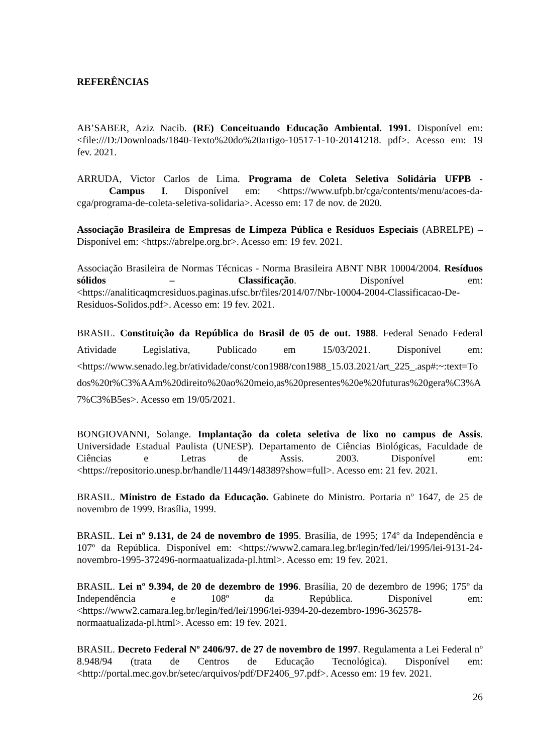REFERÊNCIAS
AB’SABER, Aziz Nacib. (RE) Conceituando Educação Ambiental. 1991. Disponível em: <file:///D:/Downloads/1840-Texto%20do%20artigo-10517-1-10-20141218. pdf>. Acesso em: 19 fev. 2021.
ARRUDA, Victor Carlos de Lima. Programa de Coleta Seletiva Solidária UFPB - Campus I. Disponível em: <https://www.ufpb.br/cga/contents/menu/acoes-da-cga/programa-de-coleta-seletiva-solidaria>. Acesso em: 17 de nov. de 2020.
Associação Brasileira de Empresas de Limpeza Pública e Resíduos Especiais (ABRELPE) – Disponível em: <https://abrelpe.org.br>. Acesso em: 19 fev. 2021.
Associação Brasileira de Normas Técnicas - Norma Brasileira ABNT NBR 10004/2004. Resíduos sólidos – Classificação. Disponível em: <https://analiticaqmcresiduos.paginas.ufsc.br/files/2014/07/Nbr-10004-2004-Classificacao-De-Residuos-Solidos.pdf>. Acesso em: 19 fev. 2021.
BRASIL. Constituição da República do Brasil de 05 de out. 1988. Federal Senado Federal Atividade Legislativa, Publicado em 15/03/2021. Disponível em: <https://www.senado.leg.br/atividade/const/con1988/con1988_15.03.2021/art_225_.asp#:~:text=Todos%20t%C3%AAm%20direito%20ao%20meio,as%20presentes%20e%20futuras%20gera%C3%A7%C3%B5es>. Acesso em 19/05/2021.
BONGIOVANNI, Solange. Implantação da coleta seletiva de lixo no campus de Assis. Universidade Estadual Paulista (UNESP). Departamento de Ciências Biológicas, Faculdade de Ciências e Letras de Assis. 2003. Disponível em: <https://repositorio.unesp.br/handle/11449/148389?show=full>. Acesso em: 21 fev. 2021.
BRASIL. Ministro de Estado da Educação. Gabinete do Ministro. Portaria nº 1647, de 25 de novembro de 1999. Brasília, 1999.
BRASIL. Lei nº 9.131, de 24 de novembro de 1995. Brasília, de 1995; 174º da Independência e 107º da República. Disponível em: <https://www2.camara.leg.br/legin/fed/lei/1995/lei-9131-24-novembro-1995-372496-normaatualizada-pl.html>. Acesso em: 19 fev. 2021.
BRASIL. Lei nº 9.394, de 20 de dezembro de 1996. Brasília, 20 de dezembro de 1996; 175º da Independência e 108º da República. Disponível em: <https://www2.camara.leg.br/legin/fed/lei/1996/lei-9394-20-dezembro-1996-362578-normaatualizada-pl.html>. Acesso em: 19 fev. 2021.
BRASIL. Decreto Federal Nº 2406/97. de 27 de novembro de 1997. Regulamenta a Lei Federal nº 8.948/94 (trata de Centros de Educação Tecnológica). Disponível em: <http://portal.mec.gov.br/setec/arquivos/pdf/DF2406_97.pdf>. Acesso em: 19 fev. 2021.
26